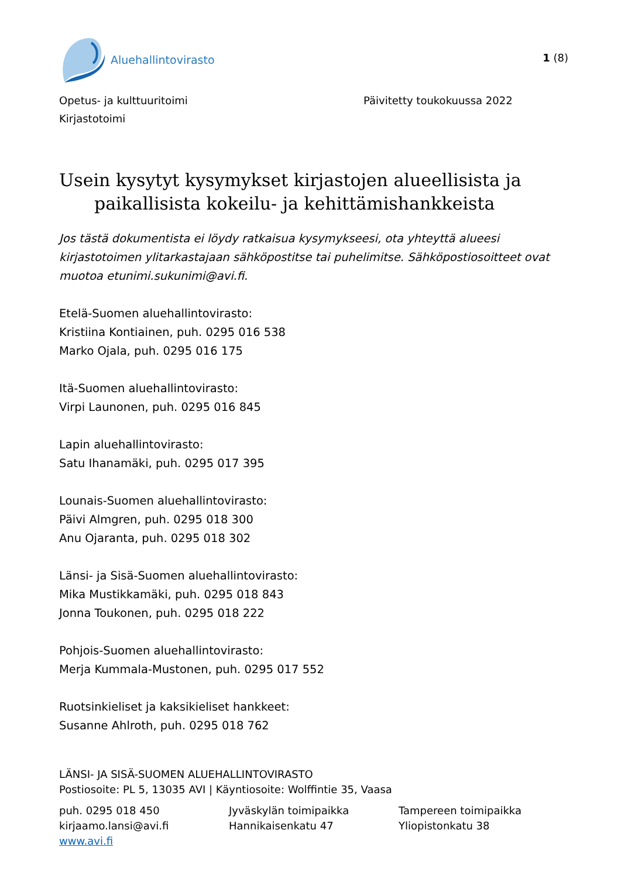Aluehallintovirasto
1 (8)
Opetus- ja kulttuuritoimi
Kirjastotoimi
Päivitetty toukokuussa 2022
Usein kysytyt kysymykset kirjastojen alueellisista ja
paikallisista kokeilu- ja kehittämishankkeista
Jos tästä dokumentista ei löydy ratkaisua kysymykseesi, ota yhteyttä alueesi kirjastotoimen ylitarkastajaan sähköpostitse tai puhelimitse. Sähköpostiosoitteet ovat muotoa etunimi.sukunimi@avi.fi.
Etelä-Suomen aluehallintovirasto:
Kristiina Kontiainen, puh. 0295 016 538
Marko Ojala, puh. 0295 016 175
Itä-Suomen aluehallintovirasto:
Virpi Launonen, puh. 0295 016 845
Lapin aluehallintovirasto:
Satu Ihanamäki, puh. 0295 017 395
Lounais-Suomen aluehallintovirasto:
Päivi Almgren, puh. 0295 018 300
Anu Ojaranta, puh. 0295 018 302
Länsi- ja Sisä-Suomen aluehallintovirasto:
Mika Mustikkamäki, puh. 0295 018 843
Jonna Toukonen, puh. 0295 018 222
Pohjois-Suomen aluehallintovirasto:
Merja Kummala-Mustonen, puh. 0295 017 552
Ruotsinkieliset ja kaksikieliset hankkeet:
Susanne Ahlroth, puh. 0295 018 762
LÄNSI- JA SISÄ-SUOMEN ALUEHALLINTOVIRASTO
Postiosoite: PL 5, 13035 AVI | Käyntiosoite: Wolffintie 35, Vaasa
puh. 0295 018 450
kirjaamo.lansi@avi.fi
www.avi.fi
Jyväskylän toimipaikka
Hannikaisenkatu 47
Tampereen toimipaikka
Yliopistonkatu 38